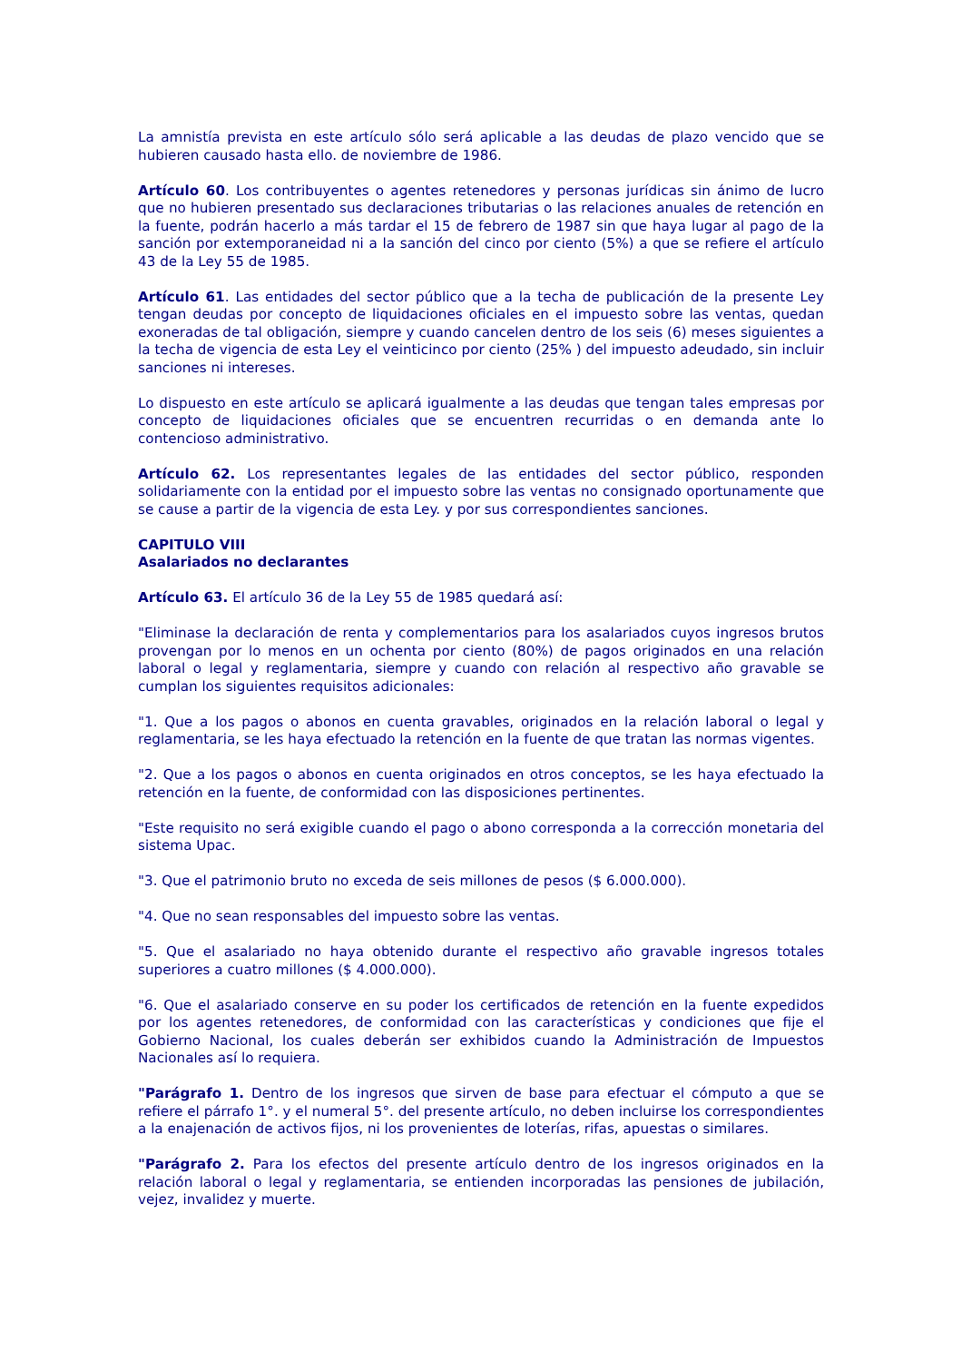La amnistía prevista en este artículo sólo será aplicable a las deudas de plazo vencido que se hubieren causado hasta ello. de noviembre de 1986.
Artículo 60. Los contribuyentes o agentes retenedores y personas jurídicas sin ánimo de lucro que no hubieren presentado sus declaraciones tributarias o las relaciones anuales de retención en la fuente, podrán hacerlo a más tardar el 15 de febrero de 1987 sin que haya lugar al pago de la sanción por extemporaneidad ni a la sanción del cinco por ciento (5%) a que se refiere el artículo 43 de la Ley 55 de 1985.
Artículo 61. Las entidades del sector público que a la techa de publicación de la presente Ley tengan deudas por concepto de liquidaciones oficiales en el impuesto sobre las ventas, quedan exoneradas de tal obligación, siempre y cuando cancelen dentro de los seis (6) meses siguientes a la techa de vigencia de esta Ley el veinticinco por ciento (25% ) del impuesto adeudado, sin incluir sanciones ni intereses.
Lo dispuesto en este artículo se aplicará igualmente a las deudas que tengan tales empresas por concepto de liquidaciones oficiales que se encuentren recurridas o en demanda ante lo contencioso administrativo.
Artículo 62. Los representantes legales de las entidades del sector público, responden solidariamente con la entidad por el impuesto sobre las ventas no consignado oportunamente que se cause a partir de la vigencia de esta Ley. y por sus correspondientes sanciones.
CAPITULO VIII
Asalariados no declarantes
Artículo 63. El artículo 36 de la Ley 55 de 1985 quedará así:
"Eliminase la declaración de renta y complementarios para los asalariados cuyos ingresos brutos provengan por lo menos en un ochenta por ciento (80%) de pagos originados en una relación laboral o legal y reglamentaria, siempre y cuando con relación al respectivo año gravable se cumplan los siguientes requisitos adicionales:
"1. Que a los pagos o abonos en cuenta gravables, originados en la relación laboral o legal y reglamentaria, se les haya efectuado la retención en la fuente de que tratan las normas vigentes.
"2. Que a los pagos o abonos en cuenta originados en otros conceptos, se les haya efectuado la retención en la fuente, de conformidad con las disposiciones pertinentes.
"Este requisito no será exigible cuando el pago o abono corresponda a la corrección monetaria del sistema Upac.
"3. Que el patrimonio bruto no exceda de seis millones de pesos ($ 6.000.000).
"4. Que no sean responsables del impuesto sobre las ventas.
"5. Que el asalariado no haya obtenido durante el respectivo año gravable ingresos totales superiores a cuatro millones ($ 4.000.000).
"6. Que el asalariado conserve en su poder los certificados de retención en la fuente expedidos por los agentes retenedores, de conformidad con las características y condiciones que fije el Gobierno Nacional, los cuales deberán ser exhibidos cuando la Administración de Impuestos Nacionales así lo requiera.
"Parágrafo 1. Dentro de los ingresos que sirven de base para efectuar el cómputo a que se refiere el párrafo 1°. y el numeral 5°. del presente artículo, no deben incluirse los correspondientes a la enajenación de activos fijos, ni los provenientes de loterías, rifas, apuestas o similares.
"Parágrafo 2. Para los efectos del presente artículo dentro de los ingresos originados en la relación laboral o legal y reglamentaria, se entienden incorporadas las pensiones de jubilación, vejez, invalidez y muerte.